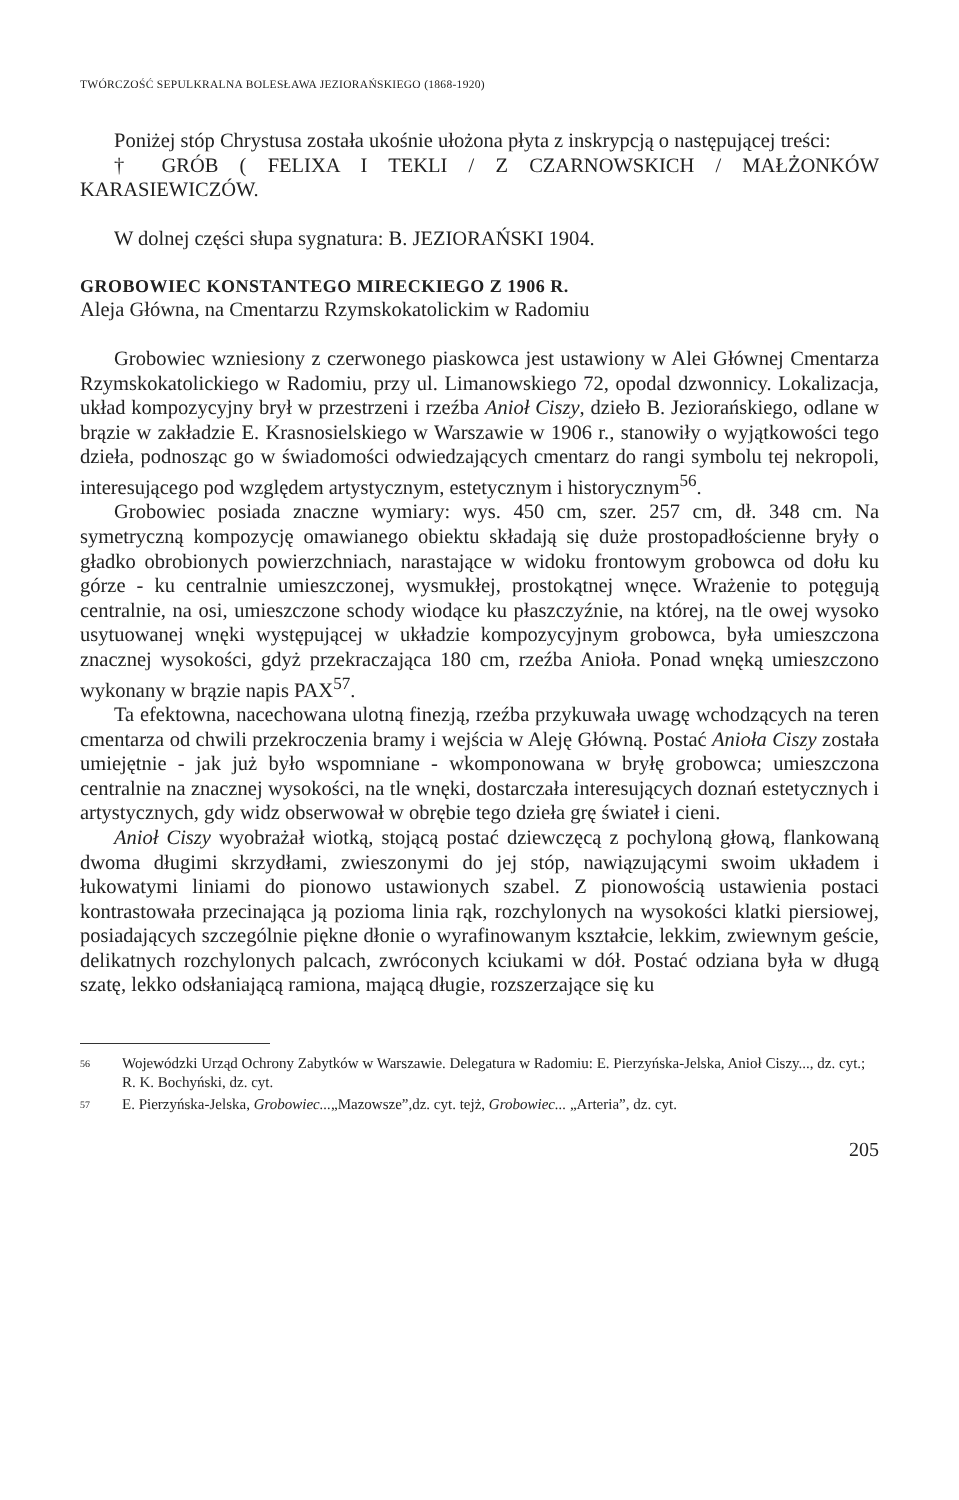TWÓRCZOŚĆ SEPULKRALNA BOLESŁAWA JEZIORAŃSKIEGO (1868-1920)
Poniżej stóp Chrystusa została ukośnie ułożona płyta z inskrypcją o następującej treści:
† GRÓB ( FELIXA I TEKLI / Z CZARNOWSKICH / MAŁŻONKÓW KARASIEWICZÓW.
W dolnej części słupa sygnatura: B. JEZIORAŃSKI 1904.
GROBOWIEC KONSTANTEGO MIRECKIEGO Z 1906 R.
Aleja Główna, na Cmentarzu Rzymskokatolickim w Radomiu
Grobowiec wzniesiony z czerwonego piaskowca jest ustawiony w Alei Głównej Cmentarza Rzymskokatolickiego w Radomiu, przy ul. Limanowskiego 72, opodal dzwonnicy. Lokalizacja, układ kompozycyjny brył w przestrzeni i rzeźba Anioł Ciszy, dzieło B. Jeziorańskiego, odlane w brązie w zakładzie E. Krasnosielskiego w Warszawie w 1906 r., stanowiły o wyjątkowości tego dzieła, podnosząc go w świadomości odwiedzających cmentarz do rangi symbolu tej nekropoli, interesującego pod względem artystycznym, estetycznym i historycznym<sup>56</sup>.
Grobowiec posiada znaczne wymiary: wys. 450 cm, szer. 257 cm, dł. 348 cm. Na symetryczną kompozycję omawianego obiektu składają się duże prostopadłościenne bryły o gładko obrobionych powierzchniach, narastające w widoku frontowym grobowca od dołu ku górze - ku centralnie umieszczonej, wysmukłej, prostokątnej wnęce. Wrażenie to potęgują centralnie, na osi, umieszczone schody wiodące ku płaszczyźnie, na której, na tle owej wysoko usytuowanej wnęki występującej w układzie kompozycyjnym grobowca, była umieszczona znacznej wysokości, gdyż przekraczająca 180 cm, rzeźba Anioła. Ponad wnęką umieszczono wykonany w brązie napis PAX<sup>57</sup>.
Ta efektowna, nacechowana ulotną finezją, rzeźba przykuwała uwagę wchodzących na teren cmentarza od chwili przekroczenia bramy i wejścia w Aleję Główną. Postać Anioła Ciszy została umiejętnie - jak już było wspomniane - wkomponowana w bryłę grobowca; umieszczona centralnie na znacznej wysokości, na tle wnęki, dostarczała interesujących doznań estetycznych i artystycznych, gdy widz obserwował w obrębie tego dzieła grę świateł i cieni.
Anioł Ciszy wyobrażał wiotką, stojącą postać dziewczęcą z pochyloną głową, flankowaną dwoma długimi skrzydłami, zwieszonymi do jej stóp, nawiązującymi swoim układem i łukowatymi liniami do pionowo ustawionych szabel. Z pionowością ustawienia postaci kontrastowała przecinająca ją pozioma linia rąk, rozchylonych na wysokości klatki piersiowej, posiadających szczególnie piękne dłonie o wyrafinowanym kształcie, lekkim, zwiewnym geście, delikatnych rozchylonych palcach, zwróconych kciukami w dół. Postać odziana była w długą szatę, lekko odsłaniającą ramiona, mającą długie, rozszerzające się ku
56 Wojewódzki Urząd Ochrony Zabytków w Warszawie. Delegatura w Radomiu: E. Pierzyńska-Jelska, Anioł Ciszy..., dz. cyt.; R. K. Bochyński, dz. cyt.
57 E. Pierzyńska-Jelska, Grobowiec...„Mazowsze”,dz. cyt. tejż, Grobowiec... „Arteria”, dz. cyt.
205